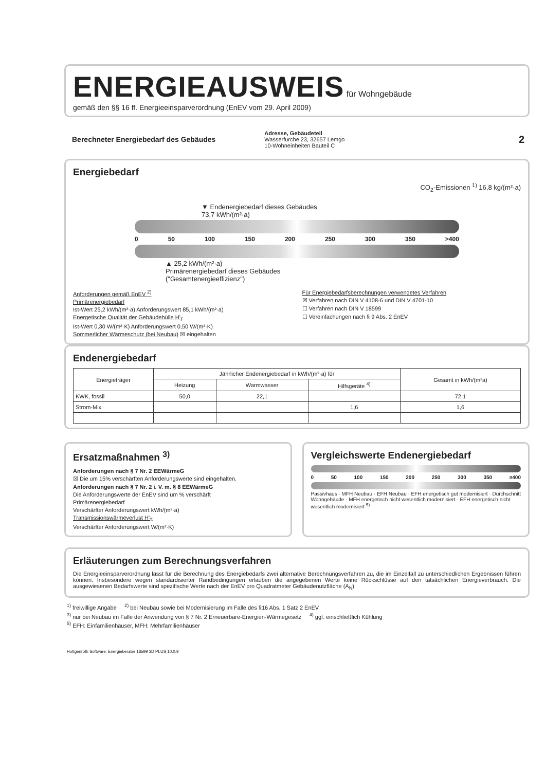ENERGIEAUSWEIS
für Wohngebäude
gemäß den §§ 16 ff. Energieeinsparverordnung (EnEV vom 29. April 2009)
Berechneter Energiebedarf des Gebäudes
Adresse, Gebäudeteil
Wasserfurche 23, 32657 Lemgo
10-Wohneinheiten Bauteil C
2
Energiebedarf
CO<sub>2</sub>-Emissionen <sup>1)</sup> 16,8 kg/(m²·a)
▼ Endenergiebedarf dieses Gebäudes
73,7 kWh/(m²·a)
0 50 100 150 200 250 300 350 >400
▲ 25,2 kWh/(m²·a)
Primärenergiebedarf dieses Gebäudes
("Gesamtenergieeffizienz")
Anforderungen gemäß EnEV <sup>2)</sup>
Primärenergiebedarf
Ist-Wert 25,2 kWh/(m²·a) Anforderungswert 85,1 kWh/(m²·a)
Energetische Qualität der Gebäudehülle H'<sub>T</sub>
Ist-Wert 0,30 W/(m²·K) Anforderungswert 0,50 W/(m²·K)
Sommerlicher Wärmeschutz (bei Neubau) ☒ eingehalten
Für Energiebedarfsberechnungen verwendetes Verfahren
☒ Verfahren nach DIN V 4108-6 und DIN V 4701-10
☐ Verfahren nach DIN V 18599
☐ Vereinfachungen nach § 9 Abs. 2 EnEV
Endenergiebedarf
| Energieträger | Jährlicher Endenergiebedarf in kWh/(m²·a) für | | | Gesamt in kWh/(m²a) |
| --- | --- | --- | --- | --- |
| | Heizung | Warmwasser | Hilfsgeräte <sup>4)</sup> | |
| KWK, fossil | 50,0 | 22,1 | | 72,1 |
| Strom-Mix | | | 1,6 | 1,6 |
Ersatzmaßnahmen <sup>3)</sup>
Anforderungen nach § 7 Nr. 2 EEWärmeG
☒ Die um 15% verschärften Anforderungswerte sind eingehalten.
Anforderungen nach § 7 Nr. 2 i. V. m. § 8 EEWärmeG
Die Anforderungswerte der EnEV sind um % verschärft
Primärenergiebedarf
Verschärfter Anforderungswert kWh/(m²·a)
Transmissionswärmeverlust H'<sub>T</sub>
Verschärfter Anforderungswert W/(m²·K)
Vergleichswerte Endenergiebedarf
0 50 100 150 200 250 300 350 ≥400
Passivhaus · MFH Neubau · EFH Neubau · EFH energetisch gut modernisiert · Durchschnitt Wohngebäude · MFH energetisch nicht wesentlich modernisiert · EFH energetisch nicht wesentlich modernisiert <sup>5)</sup>
Erläuterungen zum Berechnungsverfahren
Die Energieeinsparverordnung lässt für die Berechnung des Energiebedarfs zwei alternative Berechnungsverfahren zu, die im Einzelfall zu unterschiedlichen Ergebnissen führen können. Insbesondere wegen standardisierter Randbedingungen erlauben die angegebenen Werte keine Rückschlüsse auf den tatsächlichen Energieverbrauch. Die ausgewiesenen Bedarfswerte sind spezifische Werte nach der EnEV pro Quadratmeter Gebäudenutzfläche (A<sub>N</sub>).
<sup>1)</sup> freiwillige Angabe <sup>2)</sup> bei Neubau sowie bei Modernisierung im Falle des §16 Abs. 1 Satz 2 EnEV
<sup>3)</sup> nur bei Neubau im Falle der Anwendung von § 7 Nr. 2 Erneuerbare-Energien-Wärmegesetz <sup>4)</sup> ggf. einschließlich Kühlung
<sup>5)</sup> EFH: Einfamilienhäuser, MFH: Mehrfamilienhäuser
Hottgenroth Software, Energieberater 18599 3D PLUS 10.0.9